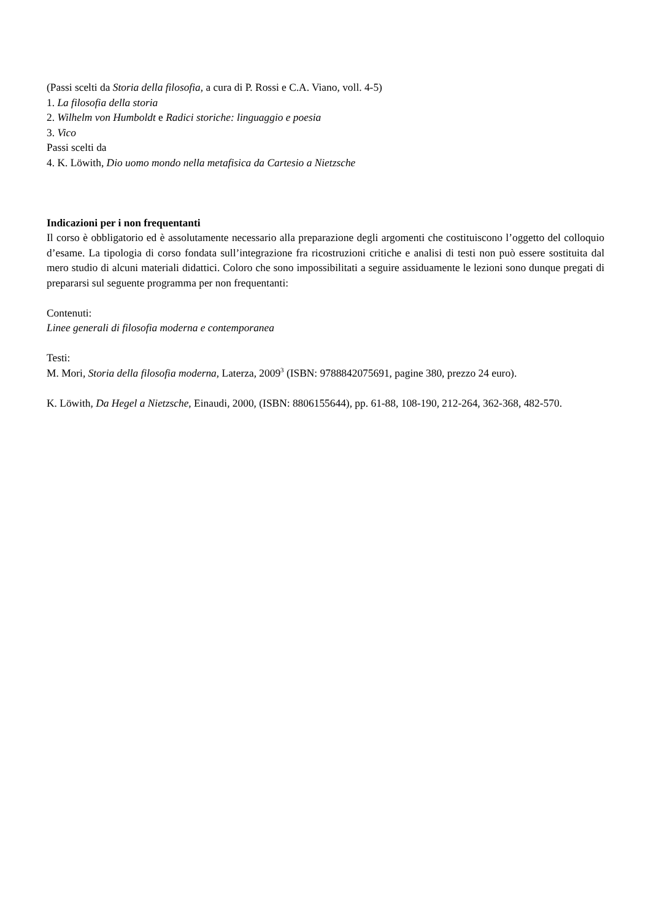(Passi scelti da Storia della filosofia, a cura di P. Rossi e C.A. Viano, voll. 4-5)
1. La filosofia della storia
2. Wilhelm von Humboldt e Radici storiche: linguaggio e poesia
3. Vico
Passi scelti da
4. K. Löwith, Dio uomo mondo nella metafisica da Cartesio a Nietzsche
Indicazioni per i non frequentanti
Il corso è obbligatorio ed è assolutamente necessario alla preparazione degli argomenti che costituiscono l’oggetto del colloquio d’esame. La tipologia di corso fondata sull’integrazione fra ricostruzioni critiche e analisi di testi non può essere sostituita dal mero studio di alcuni materiali didattici. Coloro che sono impossibilitati a seguire assiduamente le lezioni sono dunque pregati di prepararsi sul seguente programma per non frequentanti:
Contenuti:
Linee generali di filosofia moderna e contemporanea
Testi:
M. Mori, Storia della filosofia moderna, Laterza, 2009<sup>3</sup> (ISBN: 9788842075691, pagine 380, prezzo 24 euro).
K. Löwith, Da Hegel a Nietzsche, Einaudi, 2000, (ISBN: 8806155644), pp. 61-88, 108-190, 212-264, 362-368, 482-570.